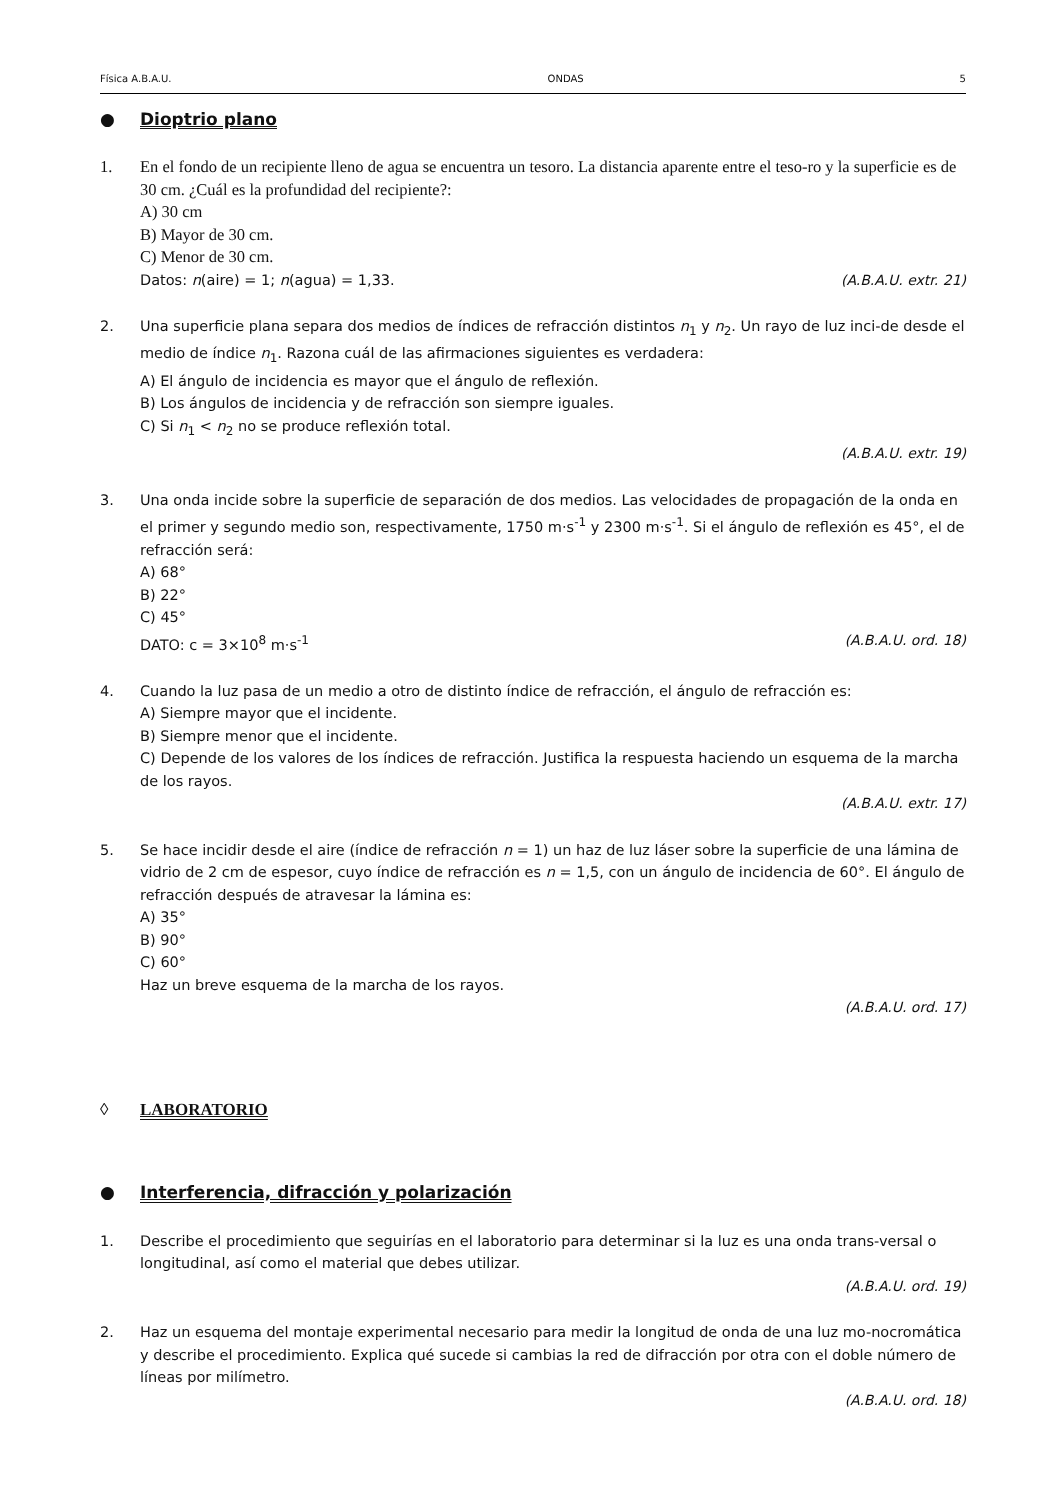Física A.B.A.U. ONDAS 5
● Dioptrio plano
1. En el fondo de un recipiente lleno de agua se encuentra un tesoro. La distancia aparente entre el teso-ro y la superficie es de 30 cm. ¿Cuál es la profundidad del recipiente?:
A) 30 cm
B) Mayor de 30 cm.
C) Menor de 30 cm.
Datos: n(aire) = 1; n(agua) = 1,33. (A.B.A.U. extr. 21)
2. Una superficie plana separa dos medios de índices de refracción distintos n<sub>1</sub> y n<sub>2</sub>. Un rayo de luz inci-de desde el medio de índice n<sub>1</sub>. Razona cuál de las afirmaciones siguientes es verdadera:
A) El ángulo de incidencia es mayor que el ángulo de reflexión.
B) Los ángulos de incidencia y de refracción son siempre iguales.
C) Si n<sub>1</sub> < n<sub>2</sub> no se produce reflexión total.
(A.B.A.U. extr. 19)
3. Una onda incide sobre la superficie de separación de dos medios. Las velocidades de propagación de la onda en el primer y segundo medio son, respectivamente, 1750 m·s<sup>-1</sup> y 2300 m·s<sup>-1</sup>. Si el ángulo de reflexión es 45°, el de refracción será:
A) 68°
B) 22°
C) 45°
DATO: c = 3×10<sup>8</sup> m·s<sup>-1</sup> (A.B.A.U. ord. 18)
4. Cuando la luz pasa de un medio a otro de distinto índice de refracción, el ángulo de refracción es:
A) Siempre mayor que el incidente.
B) Siempre menor que el incidente.
C) Depende de los valores de los índices de refracción. Justifica la respuesta haciendo un esquema de la marcha de los rayos.
(A.B.A.U. extr. 17)
5. Se hace incidir desde el aire (índice de refracción n = 1) un haz de luz láser sobre la superficie de una lámina de vidrio de 2 cm de espesor, cuyo índice de refracción es n = 1,5, con un ángulo de incidencia de 60°. El ángulo de refracción después de atravesar la lámina es:
A) 35°
B) 90°
C) 60°
Haz un breve esquema de la marcha de los rayos.
(A.B.A.U. ord. 17)
◊ LABORATORIO
● Interferencia, difracción y polarización
1. Describe el procedimiento que seguirías en el laboratorio para determinar si la luz es una onda trans-versal o longitudinal, así como el material que debes utilizar.
(A.B.A.U. ord. 19)
2. Haz un esquema del montaje experimental necesario para medir la longitud de onda de una luz mo-nocromática y describe el procedimiento. Explica qué sucede si cambias la red de difracción por otra con el doble número de líneas por milímetro.
(A.B.A.U. ord. 18)